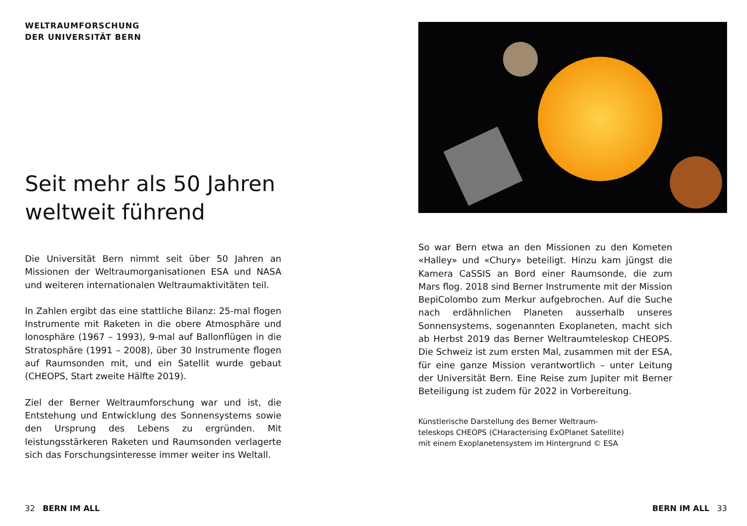WELTRAUMFORSCHUNG
DER UNIVERSITÄT BERN
Seit mehr als 50 Jahren weltweit führend
Die Universität Bern nimmt seit über 50 Jahren an Missionen der Weltraumorganisationen ESA und NASA und weiteren internationalen Weltraumaktivitäten teil.
In Zahlen ergibt das eine stattliche Bilanz: 25-mal flogen Instrumente mit Raketen in die obere Atmosphäre und Ionosphäre (1967 – 1993), 9-mal auf Ballonflügen in die Stratosphäre (1991 – 2008), über 30 Instrumente flogen auf Raumsonden mit, und ein Satellit wurde gebaut (CHEOPS, Start zweite Hälfte 2019).
Ziel der Berner Weltraumforschung war und ist, die Entstehung und Entwicklung des Sonnensystems sowie den Ursprung des Lebens zu ergründen. Mit leistungsstärkeren Raketen und Raumsonden verlagerte sich das Forschungsinteresse immer weiter ins Weltall.
So war Bern etwa an den Missionen zu den Kometen «Halley» und «Chury» beteiligt. Hinzu kam jüngst die Kamera CaSSIS an Bord einer Raumsonde, die zum Mars flog. 2018 sind Berner Instrumente mit der Mission BepiColombo zum Merkur aufgebrochen. Auf die Suche nach erdähnlichen Planeten ausserhalb unseres Sonnensystems, sogenannten Exoplaneten, macht sich ab Herbst 2019 das Berner Weltraumteleskop CHEOPS. Die Schweiz ist zum ersten Mal, zusammen mit der ESA, für eine ganze Mission verantwortlich – unter Leitung der Universität Bern. Eine Reise zum Jupiter mit Berner Beteiligung ist zudem für 2022 in Vorbereitung.
Künstlerische Darstellung des Berner Weltraum-
teleskops CHEOPS (CHaracterising ExOPlanet Satellite)
mit einem Exoplanetensystem im Hintergrund © ESA
32 BERN IM ALL BERN IM ALL 33